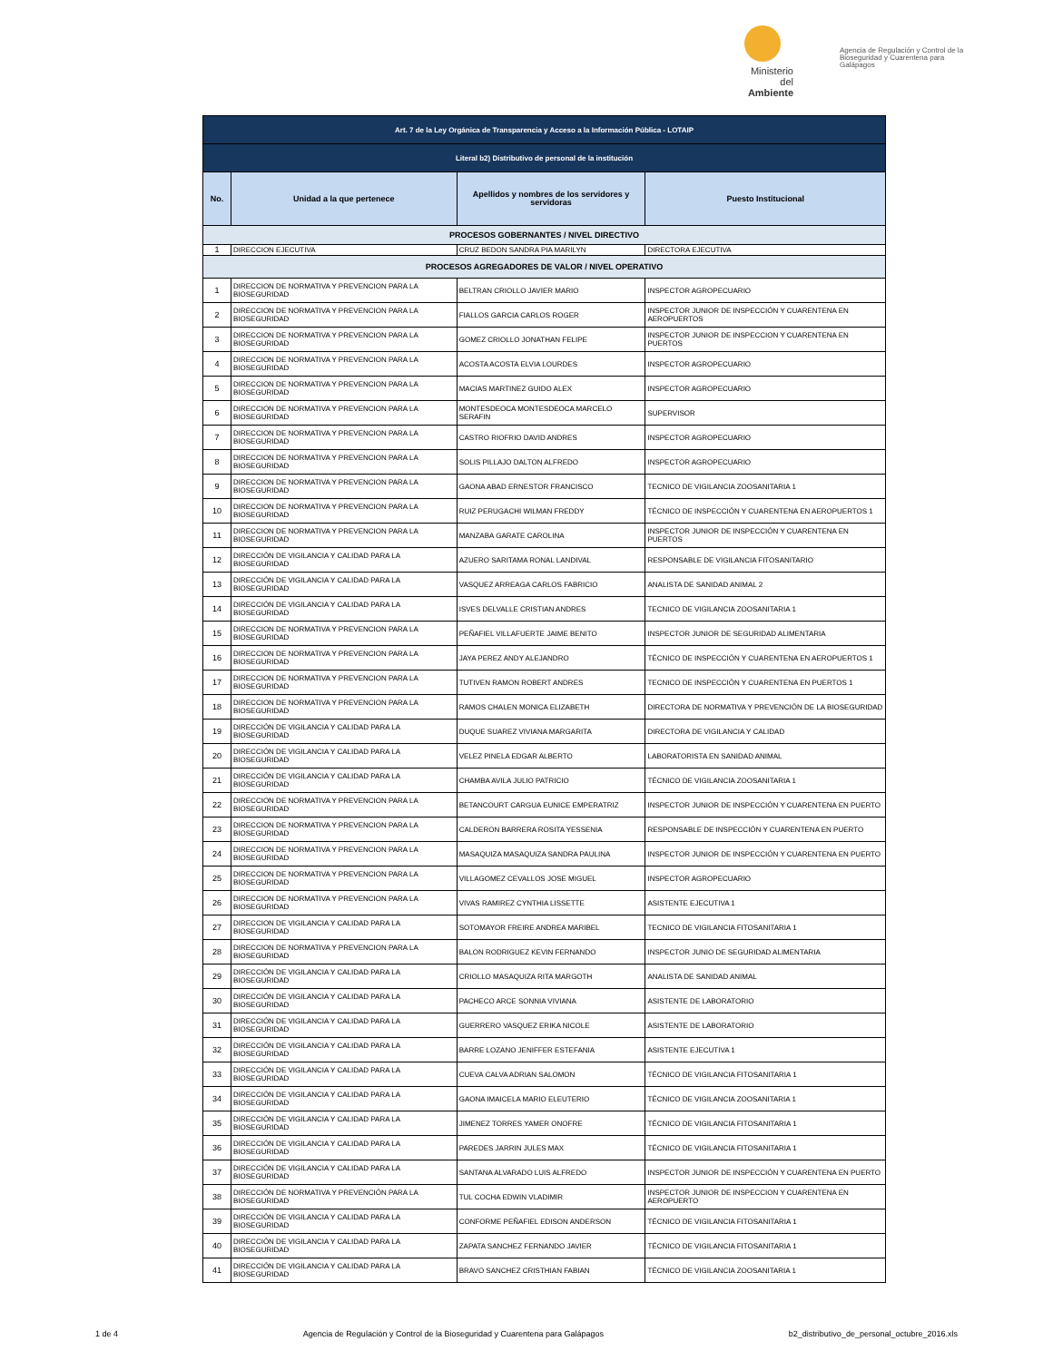Ministerio del Ambiente
Agencia de Regulación y Control de la Bioseguridad y Cuarentena para Galápagos
| Art. 7 de la Ley Orgánica de Transparencia y Acceso a la Información Pública - LOTAIP | | | |
| Literal b2) Distributivo de personal de la institución | | | |
| No. | Unidad a la que pertenece | Apellidos y nombres de los servidores y servidoras | Puesto Institucional |
| PROCESOS GOBERNANTES / NIVEL DIRECTIVO | | | |
| 1 | DIRECCION EJECUTIVA | CRUZ BEDON SANDRA PIA MARILYN | DIRECTORA EJECUTIVA |
| PROCESOS AGREGADORES DE VALOR / NIVEL OPERATIVO | | | |
| 1 | DIRECCION DE NORMATIVA Y PREVENCION PARA LA BIOSEGURIDAD | BELTRAN CRIOLLO JAVIER MARIO | INSPECTOR AGROPECUARIO |
| 2 | DIRECCION DE NORMATIVA Y PREVENCION PARA LA BIOSEGURIDAD | FIALLOS GARCIA CARLOS ROGER | INSPECTOR JUNIOR DE INSPECCIÓN Y CUARENTENA EN AEROPUERTOS |
| 3 | DIRECCION DE NORMATIVA Y PREVENCION PARA LA BIOSEGURIDAD | GOMEZ CRIOLLO JONATHAN FELIPE | INSPECTOR JUNIOR DE INSPECCION Y CUARENTENA EN PUERTOS |
| 4 | DIRECCION DE NORMATIVA Y PREVENCION PARA LA BIOSEGURIDAD | ACOSTA ACOSTA ELVIA LOURDES | INSPECTOR AGROPECUARIO |
| 5 | DIRECCION DE NORMATIVA Y PREVENCION PARA LA BIOSEGURIDAD | MACIAS MARTINEZ GUIDO ALEX | INSPECTOR AGROPECUARIO |
| 6 | DIRECCION DE NORMATIVA Y PREVENCION PARA LA BIOSEGURIDAD | MONTESDEOCA MONTESDEOCA MARCELO SERAFIN | SUPERVISOR |
| 7 | DIRECCION DE NORMATIVA Y PREVENCION PARA LA BIOSEGURIDAD | CASTRO RIOFRIO DAVID ANDRES | INSPECTOR AGROPECUARIO |
| 8 | DIRECCION DE NORMATIVA Y PREVENCION PARA LA BIOSEGURIDAD | SOLIS PILLAJO DALTON ALFREDO | INSPECTOR AGROPECUARIO |
| 9 | DIRECCION DE NORMATIVA Y PREVENCION PARA LA BIOSEGURIDAD | GAONA ABAD ERNESTOR FRANCISCO | TECNICO DE VIGILANCIA ZOOSANITARIA 1 |
| 10 | DIRECCION DE NORMATIVA Y PREVENCION PARA LA BIOSEGURIDAD | RUIZ PERUGACHI WILMAN FREDDY | TÉCNICO DE INSPECCIÓN Y CUARENTENA EN AEROPUERTOS 1 |
| 11 | DIRECCION DE NORMATIVA Y PREVENCION PARA LA BIOSEGURIDAD | MANZABA GARATE CAROLINA | INSPECTOR JUNIOR DE INSPECCIÓN Y CUARENTENA EN PUERTOS |
| 12 | DIRECCIÓN DE VIGILANCIA Y CALIDAD PARA LA BIOSEGURIDAD | AZUERO SARITAMA RONAL LANDIVAL | RESPONSABLE DE VIGILANCIA FITOSANITARIO |
| 13 | DIRECCIÓN DE VIGILANCIA Y CALIDAD PARA LA BIOSEGURIDAD | VASQUEZ ARREAGA CARLOS FABRICIO | ANALISTA DE SANIDAD ANIMAL 2 |
| 14 | DIRECCIÓN DE VIGILANCIA Y CALIDAD PARA LA BIOSEGURIDAD | ISVES DELVALLE CRISTIAN ANDRES | TECNICO DE VIGILANCIA ZOOSANITARIA 1 |
| 15 | DIRECCION DE NORMATIVA Y PREVENCION PARA LA BIOSEGURIDAD | PEÑAFIEL VILLAFUERTE JAIME BENITO | INSPECTOR JUNIOR DE SEGURIDAD ALIMENTARIA |
| 16 | DIRECCION DE NORMATIVA Y PREVENCION PARA LA BIOSEGURIDAD | JAYA PEREZ ANDY ALEJANDRO | TÉCNICO DE INSPECCIÓN Y CUARENTENA EN AEROPUERTOS 1 |
| 17 | DIRECCION DE NORMATIVA Y PREVENCION PARA LA BIOSEGURIDAD | TUTIVEN RAMON ROBERT ANDRES | TECNICO DE INSPECCIÓN Y CUARENTENA EN PUERTOS 1 |
| 18 | DIRECCION DE NORMATIVA Y PREVENCION PARA LA BIOSEGURIDAD | RAMOS CHALEN MONICA ELIZABETH | DIRECTORA DE NORMATIVA Y PREVENCIÓN DE LA BIOSEGURIDAD |
| 19 | DIRECCIÓN DE VIGILANCIA Y CALIDAD PARA LA BIOSEGURIDAD | DUQUE SUAREZ VIVIANA MARGARITA | DIRECTORA DE VIGILANCIA Y CALIDAD |
| 20 | DIRECCIÓN DE VIGILANCIA Y CALIDAD PARA LA BIOSEGURIDAD | VELEZ PINELA EDGAR ALBERTO | LABORATORISTA EN SANIDAD ANIMAL |
| 21 | DIRECCIÓN DE VIGILANCIA Y CALIDAD PARA LA BIOSEGURIDAD | CHAMBA AVILA JULIO PATRICIO | TÉCNICO DE VIGILANCIA ZOOSANITARIA 1 |
| 22 | DIRECCION DE NORMATIVA Y PREVENCION PARA LA BIOSEGURIDAD | BETANCOURT CARGUA EUNICE EMPERATRIZ | INSPECTOR JUNIOR DE INSPECCIÓN Y CUARENTENA EN PUERTO |
| 23 | DIRECCION DE NORMATIVA Y PREVENCION PARA LA BIOSEGURIDAD | CALDERON BARRERA ROSITA YESSENIA | RESPONSABLE DE INSPECCIÓN Y CUARENTENA EN PUERTO |
| 24 | DIRECCION DE NORMATIVA Y PREVENCION PARA LA BIOSEGURIDAD | MASAQUIZA MASAQUIZA SANDRA PAULINA | INSPECTOR JUNIOR DE INSPECCIÓN Y CUARENTENA EN PUERTO |
| 25 | DIRECCION DE NORMATIVA Y PREVENCION PARA LA BIOSEGURIDAD | VILLAGOMEZ CEVALLOS JOSE MIGUEL | INSPECTOR AGROPECUARIO |
| 26 | DIRECCION DE NORMATIVA Y PREVENCION PARA LA BIOSEGURIDAD | VIVAS RAMIREZ CYNTHIA LISSETTE | ASISTENTE EJECUTIVA 1 |
| 27 | DIRECCION DE VIGILANCIA Y CALIDAD PARA LA BIOSEGURIDAD | SOTOMAYOR FREIRE ANDREA MARIBEL | TECNICO DE VIGILANCIA FITOSANITARIA 1 |
| 28 | DIRECCION DE NORMATIVA Y PREVENCION PARA LA BIOSEGURIDAD | BALON RODRIGUEZ KEVIN FERNANDO | INSPECTOR JUNIO DE SEGURIDAD ALIMENTARIA |
| 29 | DIRECCIÓN DE VIGILANCIA Y CALIDAD PARA LA BIOSEGURIDAD | CRIOLLO MASAQUIZA RITA MARGOTH | ANALISTA DE SANIDAD ANIMAL |
| 30 | DIRECCIÓN DE VIGILANCIA Y CALIDAD PARA LA BIOSEGURIDAD | PACHECO ARCE SONNIA VIVIANA | ASISTENTE DE LABORATORIO |
| 31 | DIRECCIÓN DE VIGILANCIA Y CALIDAD PARA LA BIOSEGURIDAD | GUERRERO VASQUEZ ERIKA NICOLE | ASISTENTE DE LABORATORIO |
| 32 | DIRECCIÓN DE VIGILANCIA Y CALIDAD PARA LA BIOSEGURIDAD | BARRE LOZANO JENIFFER ESTEFANIA | ASISTENTE EJECUTIVA 1 |
| 33 | DIRECCIÓN DE VIGILANCIA Y CALIDAD PARA LA BIOSEGURIDAD | CUEVA CALVA ADRIAN SALOMON | TÉCNICO DE VIGILANCIA FITOSANITARIA 1 |
| 34 | DIRECCIÓN DE VIGILANCIA Y CALIDAD PARA LA BIOSEGURIDAD | GAONA IMAICELA MARIO ELEUTERIO | TÉCNICO DE VIGILANCIA ZOOSANITARIA 1 |
| 35 | DIRECCIÓN DE VIGILANCIA Y CALIDAD PARA LA BIOSEGURIDAD | JIMENEZ TORRES YAMER ONOFRE | TÉCNICO DE VIGILANCIA FITOSANITARIA 1 |
| 36 | DIRECCIÓN DE VIGILANCIA Y CALIDAD PARA LA BIOSEGURIDAD | PAREDES JARRIN JULES MAX | TÉCNICO DE VIGILANCIA FITOSANITARIA 1 |
| 37 | DIRECCIÓN DE VIGILANCIA Y CALIDAD PARA LA BIOSEGURIDAD | SANTANA ALVARADO LUIS ALFREDO | INSPECTOR JUNIOR DE INSPECCIÓN Y CUARENTENA EN PUERTO |
| 38 | DIRECCIÓN DE NORMATIVA Y PREVENCIÓN PARA LA BIOSEGURIDAD | TUL COCHA EDWIN VLADIMIR | INSPECTOR JUNIOR DE INSPECCION Y CUARENTENA EN AEROPUERTO |
| 39 | DIRECCIÓN DE VIGILANCIA Y CALIDAD PARA LA BIOSEGURIDAD | CONFORME PEÑAFIEL EDISON ANDERSON | TÉCNICO DE VIGILANCIA FITOSANITARIA 1 |
| 40 | DIRECCIÓN DE VIGILANCIA Y CALIDAD PARA LA BIOSEGURIDAD | ZAPATA SANCHEZ FERNANDO JAVIER | TÉCNICO DE VIGILANCIA FITOSANITARIA 1 |
| 41 | DIRECCIÓN DE VIGILANCIA Y CALIDAD PARA LA BIOSEGURIDAD | BRAVO SANCHEZ CRISTHIAN FABIAN | TÉCNICO DE VIGILANCIA ZOOSANITARIA 1 |
1 de 4 Agencia de Regulación y Control de la Bioseguridad y Cuarentena para Galápagos b2_distributivo_de_personal_octubre_2016.xls